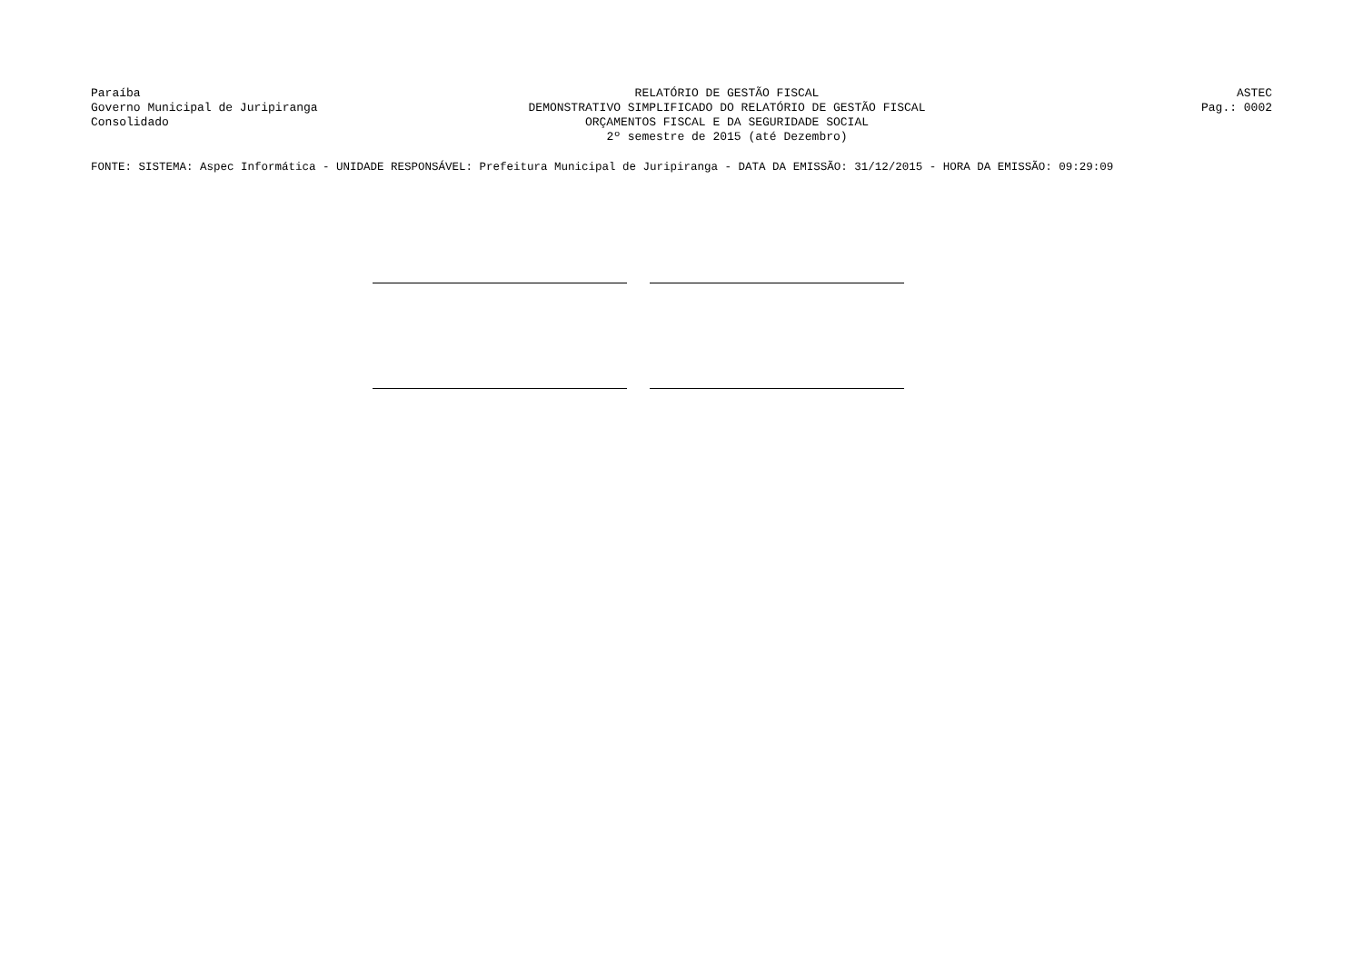Paraíba
Governo Municipal de Juripiranga
Consolidado
RELATÓRIO DE GESTÃO FISCAL
DEMONSTRATIVO SIMPLIFICADO DO RELATÓRIO DE GESTÃO FISCAL
ORÇAMENTOS FISCAL E DA SEGURIDADE SOCIAL
2º semestre de 2015 (até Dezembro)
ASTEC
Pag.: 0002
FONTE: SISTEMA: Aspec Informática - UNIDADE RESPONSÁVEL: Prefeitura Municipal de Juripiranga - DATA DA EMISSÃO: 31/12/2015 - HORA DA EMISSÃO: 09:29:09